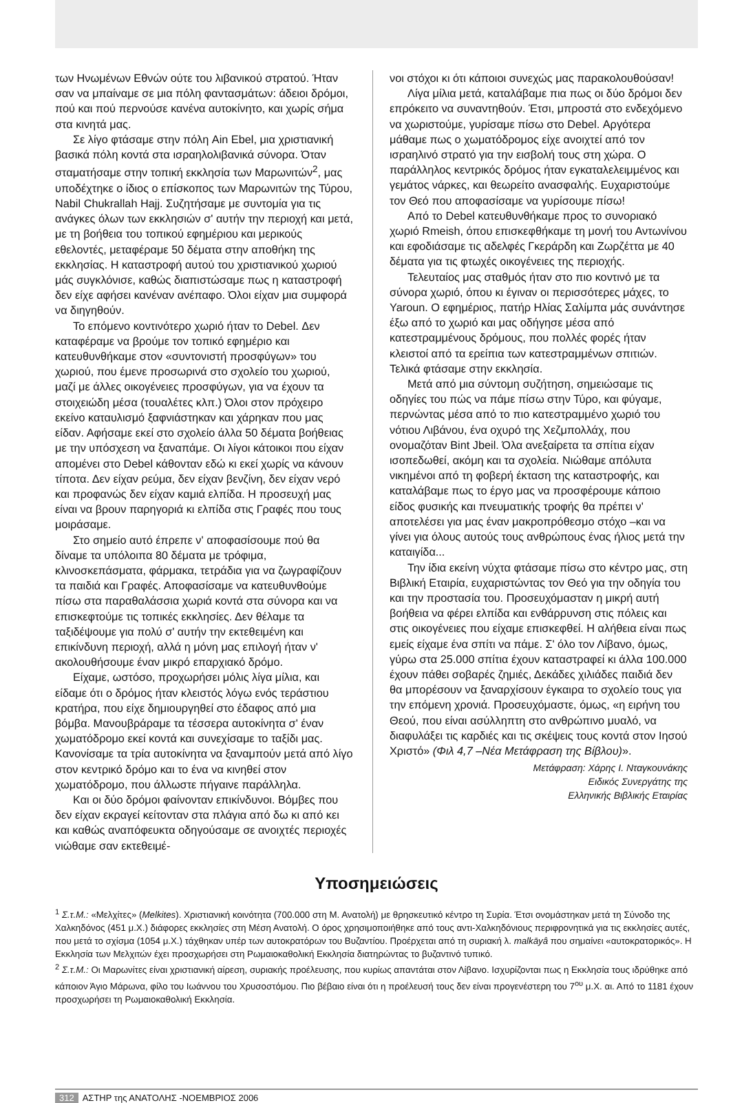των Ηνωμένων Εθνών ούτε του λιβανικού στρατού. Ήταν σαν να μπαίναμε σε μια πόλη φαντασμάτων: άδειοι δρόμοι, πού και πού περνούσε κανένα αυτοκίνητο, και χωρίς σήμα στα κινητά μας.
Σε λίγο φτάσαμε στην πόλη Ain Ebel, μια χριστιανική βασικά πόλη κοντά στα ισραηλολιβανικά σύνορα. Όταν σταματήσαμε στην τοπική εκκλησία των Μαρωνιτών<sup>2</sup>, μας υποδέχτηκε ο ίδιος ο επίσκοπος των Μαρωνιτών της Τύρου, Nabil Chukrallah Hajj. Συζητήσαμε με συντομία για τις ανάγκες όλων των εκκλησιών σ' αυτήν την περιοχή και μετά, με τη βοήθεια του τοπικού εφημέριου και μερικούς εθελοντές, μεταφέραμε 50 δέματα στην αποθήκη της εκκλησίας. Η καταστροφή αυτού του χριστιανικού χωριού μάς συγκλόνισε, καθώς διαπιστώσαμε πως η καταστροφή δεν είχε αφήσει κανέναν ανέπαφο. Όλοι είχαν μια συμφορά να διηγηθούν.
Το επόμενο κοντινότερο χωριό ήταν το Debel. Δεν καταφέραμε να βρούμε τον τοπικό εφημέριο και κατευθυνθήκαμε στον «συντονιστή προσφύγων» του χωριού, που έμενε προσωρινά στο σχολείο του χωριού, μαζί με άλλες οικογένειες προσφύγων, για να έχουν τα στοιχειώδη μέσα (τουαλέτες κλπ.) Όλοι στον πρόχειρο εκείνο καταυλισμό ξαφνιάστηκαν και χάρηκαν που μας είδαν. Αφήσαμε εκεί στο σχολείο άλλα 50 δέματα βοήθειας με την υπόσχεση να ξαναπάμε. Οι λίγοι κάτοικοι που είχαν απομένει στο Debel κάθονταν εδώ κι εκεί χωρίς να κάνουν τίποτα. Δεν είχαν ρεύμα, δεν είχαν βενζίνη, δεν είχαν νερό και προφανώς δεν είχαν καμιά ελπίδα. Η προσευχή μας είναι να βρουν παρηγοριά κι ελπίδα στις Γραφές που τους μοιράσαμε.
Στο σημείο αυτό έπρεπε ν' αποφασίσουμε πού θα δίναμε τα υπόλοιπα 80 δέματα με τρόφιμα, κλινοσκεπάσματα, φάρμακα, τετράδια για να ζωγραφίζουν τα παιδιά και Γραφές. Αποφασίσαμε να κατευθυνθούμε πίσω στα παραθαλάσσια χωριά κοντά στα σύνορα και να επισκεφτούμε τις τοπικές εκκλησίες. Δεν θέλαμε τα ταξιδέψουμε για πολύ σ' αυτήν την εκτεθειμένη και επικίνδυνη περιοχή, αλλά η μόνη μας επιλογή ήταν ν' ακολουθήσουμε έναν μικρό επαρχιακό δρόμο.
Είχαμε, ωστόσο, προχωρήσει μόλις λίγα μίλια, και είδαμε ότι ο δρόμος ήταν κλειστός λόγω ενός τεράστιου κρατήρα, που είχε δημιουργηθεί στο έδαφος από μια βόμβα. Μανουβράραμε τα τέσσερα αυτοκίνητα σ' έναν χωματόδρομο εκεί κοντά και συνεχίσαμε το ταξίδι μας. Κανονίσαμε τα τρία αυτοκίνητα να ξαναμπούν μετά από λίγο στον κεντρικό δρόμο και το ένα να κινηθεί στον χωματόδρομο, που άλλωστε πήγαινε παράλληλα.
Και οι δύο δρόμοι φαίνονταν επικίνδυνοι. Βόμβες που δεν είχαν εκραγεί κείτονταν στα πλάγια από δω κι από κει και καθώς αναπόφευκτα οδηγούσαμε σε ανοιχτές περιοχές νιώθαμε σαν εκτεθειμέ-
νοι στόχοι κι ότι κάποιοι συνεχώς μας παρακολουθούσαν!
Λίγα μίλια μετά, καταλάβαμε πια πως οι δύο δρόμοι δεν επρόκειτο να συναντηθούν. Έτσι, μπροστά στο ενδεχόμενο να χωριστούμε, γυρίσαμε πίσω στο Debel. Αργότερα μάθαμε πως ο χωματόδρομος είχε ανοιχτεί από τον ισραηλινό στρατό για την εισβολή τους στη χώρα. Ο παράλληλος κεντρικός δρόμος ήταν εγκαταλελειμμένος και γεμάτος νάρκες, και θεωρείτο ανασφαλής. Ευχαριστούμε τον Θεό που αποφασίσαμε να γυρίσουμε πίσω!
Από το Debel κατευθυνθήκαμε προς το συνοριακό χωριό Rmeish, όπου επισκεφθήκαμε τη μονή του Αντωνίνου και εφοδιάσαμε τις αδελφές Γκεράρδη και Ζωρζέττα με 40 δέματα για τις φτωχές οικογένειες της περιοχής.
Τελευταίος μας σταθμός ήταν στο πιο κοντινό με τα σύνορα χωριό, όπου κι έγιναν οι περισσότερες μάχες, το Yaroun. Ο εφημέριος, πατήρ Ηλίας Σαλίμπα μάς συνάντησε έξω από το χωριό και μας οδήγησε μέσα από κατεστραμμένους δρόμους, που πολλές φορές ήταν κλειστοί από τα ερείπια των κατεστραμμένων σπιτιών. Τελικά φτάσαμε στην εκκλησία.
Μετά από μια σύντομη συζήτηση, σημειώσαμε τις οδηγίες του πώς να πάμε πίσω στην Τύρο, και φύγαμε, περνώντας μέσα από το πιο κατεστραμμένο χωριό του νότιου Λιβάνου, ένα οχυρό της Χεζμπολλάχ, που ονομαζόταν Bint Jbeil. Όλα ανεξαίρετα τα σπίτια είχαν ισοπεδωθεί, ακόμη και τα σχολεία. Νιώθαμε απόλυτα νικημένοι από τη φοβερή έκταση της καταστροφής, και καταλάβαμε πως το έργο μας να προσφέρουμε κάποιο είδος φυσικής και πνευματικής τροφής θα πρέπει ν' αποτελέσει για μας έναν μακροπρόθεσμο στόχο –και να γίνει για όλους αυτούς τους ανθρώπους ένας ήλιος μετά την καταιγίδα...
Την ίδια εκείνη νύχτα φτάσαμε πίσω στο κέντρο μας, στη Βιβλική Εταιρία, ευχαριστώντας τον Θεό για την οδηγία του και την προστασία του. Προσευχόμασταν η μικρή αυτή βοήθεια να φέρει ελπίδα και ενθάρρυνση στις πόλεις και στις οικογένειες που είχαμε επισκεφθεί. Η αλήθεια είναι πως εμείς είχαμε ένα σπίτι να πάμε. Σ' όλο τον Λίβανο, όμως, γύρω στα 25.000 σπίτια έχουν καταστραφεί κι άλλα 100.000 έχουν πάθει σοβαρές ζημιές, Δεκάδες χιλιάδες παιδιά δεν θα μπορέσουν να ξαναρχίσουν έγκαιρα το σχολείο τους για την επόμενη χρονιά. Προσευχόμαστε, όμως, «η ειρήνη του Θεού, που είναι ασύλληπτη στο ανθρώπινο μυαλό, να διαφυλάξει τις καρδιές και τις σκέψεις τους κοντά στον Ιησού Χριστό» (Φιλ 4,7 –Νέα Μετάφραση της Βίβλου)».
Μετάφραση: Χάρης Ι. Νταγκουνάκης
Ειδικός Συνεργάτης της
Ελληνικής Βιβλικής Εταιρίας
Υποσημειώσεις
<sup>1</sup> Σ.τ.Μ.: «Μελχίτες» (Melkites). Χριστιανική κοινότητα (700.000 στη Μ. Ανατολή) με θρησκευτικό κέντρο τη Συρία. Έτσι ονομάστηκαν μετά τη Σύνοδο της Χαλκηδόνος (451 μ.Χ.) διάφορες εκκλησίες στη Μέση Ανατολή. Ο όρος χρησιμοποιήθηκε από τους αντι-Χαλκηδόνιους περιφρονητικά για τις εκκλησίες αυτές, που μετά το σχίσμα (1054 μ.Χ.) τάχθηκαν υπέρ των αυτοκρατόρων του Βυζαντίου. Προέρχεται από τη συριακή λ. malkāyâ που σημαίνει «αυτοκρατορικός». Η Εκκλησία των Μελχιτών έχει προσχωρήσει στη Ρωμαιοκαθολική Εκκλησία διατηρώντας το βυζαντινό τυπικό.
<sup>2</sup> Σ.τ.Μ.: Οι Μαρωνίτες είναι χριστιανική αίρεση, συριακής προέλευσης, που κυρίως απαντάται στον Λίβανο. Ισχυρίζονται πως η Εκκλησία τους ιδρύθηκε από κάποιον Άγιο Μάρωνα, φίλο του Ιωάννου του Χρυσοστόμου. Πιο βέβαιο είναι ότι η προέλευσή τους δεν είναι προγενέστερη του 7<sup>ου</sup> μ.Χ. αι. Από το 1181 έχουν προσχωρήσει τη Ρωμαιοκαθολική Εκκλησία.
312 ΑΣΤΗΡ της ΑΝΑΤΟΛΗΣ -ΝΟΕΜΒΡΙΟΣ 2006